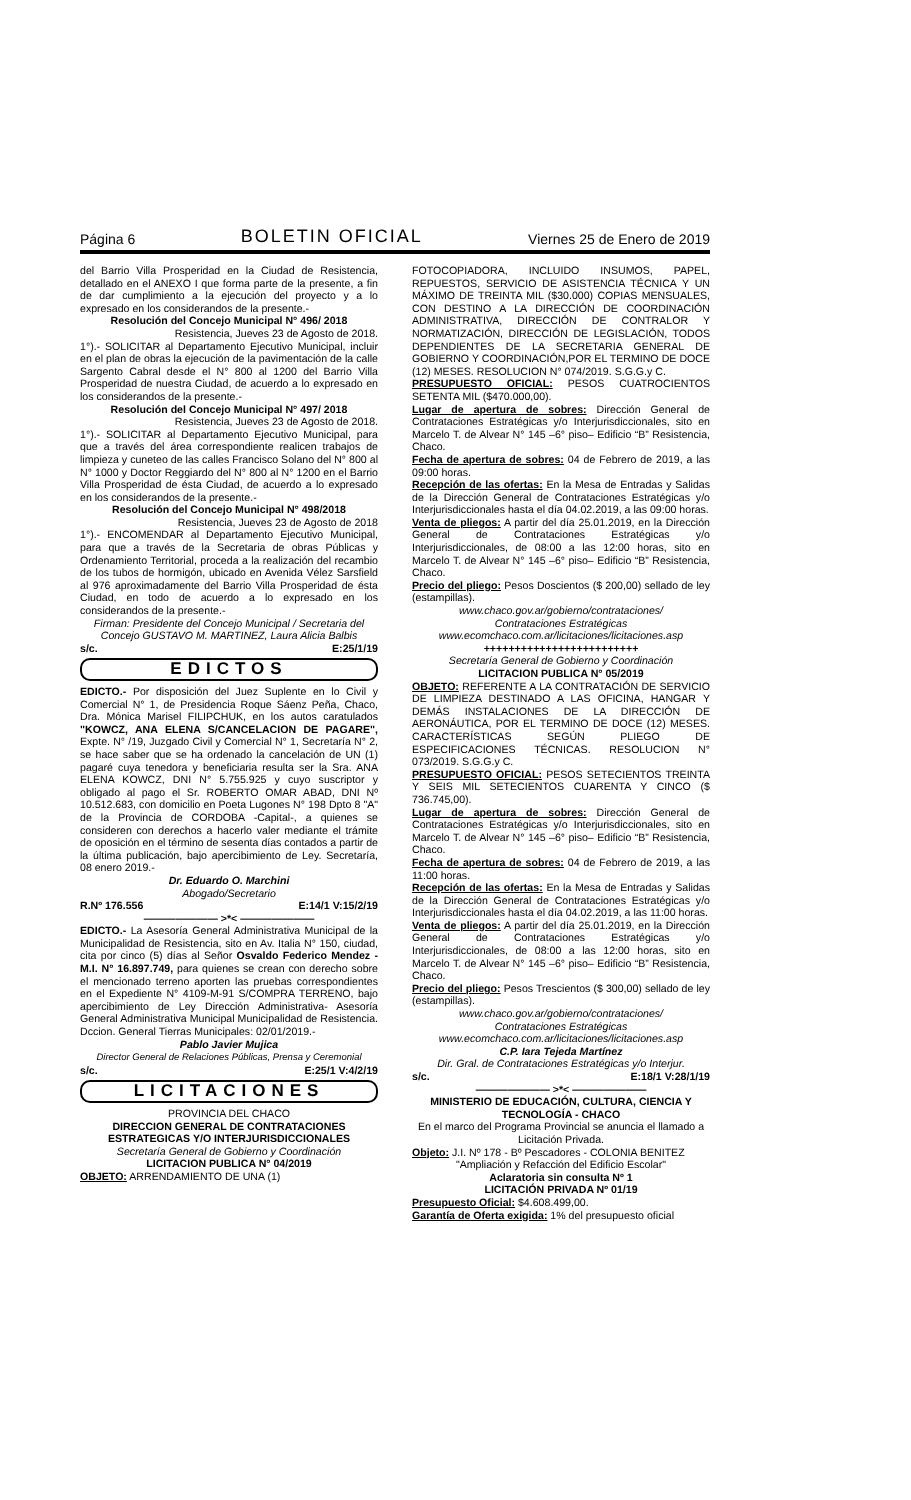Página 6 BOLETIN OFICIAL Viernes 25 de Enero de 2019
del Barrio Villa Prosperidad en la Ciudad de Resistencia, detallado en el ANEXO I que forma parte de la presente, a fin de dar cumplimiento a la ejecución del proyecto y a lo expresado en los considerandos de la presente.-
Resolución del Concejo Municipal N° 496/ 2018
Resistencia, Jueves 23 de Agosto de 2018.
1°).- SOLICITAR al Departamento Ejecutivo Municipal, incluir en el plan de obras la ejecución de la pavimentación de la calle Sargento Cabral desde el N° 800 al 1200 del Barrio Villa Prosperidad de nuestra Ciudad, de acuerdo a lo expresado en los considerandos de la presente.-
Resolución del Concejo Municipal N° 497/ 2018
Resistencia, Jueves 23 de Agosto de 2018.
1°).- SOLICITAR al Departamento Ejecutivo Municipal, para que a través del área correspondiente realicen trabajos de limpieza y cuneteo de las calles Francisco Solano del N° 800 al N° 1000 y Doctor Reggiardo del N° 800 al N° 1200 en el Barrio Villa Prosperidad de ésta Ciudad, de acuerdo a lo expresado en los considerandos de la presente.-
Resolución del Concejo Municipal N° 498/2018
Resistencia, Jueves 23 de Agosto de 2018
1°).- ENCOMENDAR al Departamento Ejecutivo Municipal, para que a través de la Secretaria de obras Públicas y Ordenamiento Territorial, proceda a la realización del recambio de los tubos de hormigón, ubicado en Avenida Vélez Sarsfield al 976 aproximadamente del Barrio Villa Prosperidad de ésta Ciudad, en todo de acuerdo a lo expresado en los considerandos de la presente.-
Firman: Presidente del Concejo Municipal / Secretaria del Concejo GUSTAVO M. MARTINEZ, Laura Alicia Balbis
s/c. E:25/1/19
EDICTOS
EDICTO.- Por disposición del Juez Suplente en lo Civil y Comercial N° 1, de Presidencia Roque Sáenz Peña, Chaco, Dra. Mónica Marisel FILIPCHUK, en los autos caratulados "KOWCZ, ANA ELENA S/CANCELACION DE PAGARE", Expte. N° /19, Juzgado Civil y Comercial N° 1, Secretaría N° 2, se hace saber que se ha ordenado la cancelación de UN (1) pagaré cuya tenedora y beneficiaria resulta ser la Sra. ANA ELENA KOWCZ, DNI N° 5.755.925 y cuyo suscriptor y obligado al pago el Sr. ROBERTO OMAR ABAD, DNI Nº 10.512.683, con domicilio en Poeta Lugones N° 198 Dpto 8 "A" de la Provincia de CORDOBA -Capital-, a quienes se consideren con derechos a hacerlo valer mediante el trámite de oposición en el término de sesenta días contados a partir de la última publicación, bajo apercibimiento de Ley. Secretaría, 08 enero 2019.-
Dr. Eduardo O. Marchini
Abogado/Secretario
R.Nº 176.556 E:14/1 V:15/2/19
——————— >*< ———————
EDICTO.- La Asesoría General Administrativa Municipal de la Municipalidad de Resistencia, sito en Av. Italia N° 150, ciudad, cita por cinco (5) días al Señor Osvaldo Federico Mendez - M.I. N° 16.897.749, para quienes se crean con derecho sobre el mencionado terreno aporten las pruebas correspondientes en el Expediente N° 4109-M-91 S/COMPRA TERRENO, bajo apercibimiento de Ley Dirección Administrativa- Asesoría General Administrativa Municipal Municipalidad de Resistencia. Dccion. General Tierras Municipales: 02/01/2019.-
Pablo Javier Mujica
Director General de Relaciones Públicas, Prensa y Ceremonial
s/c. E:25/1 V:4/2/19
LICITACIONES
PROVINCIA DEL CHACO
DIRECCION GENERAL DE CONTRATACIONES ESTRATEGICAS Y/O INTERJURISDICCIONALES
Secretaría General de Gobierno y Coordinación
LICITACION PUBLICA N° 04/2019
OBJETO: ARRENDAMIENTO DE UNA (1)
FOTOCOPIADORA, INCLUIDO INSUMOS, PAPEL, REPUESTOS, SERVICIO DE ASISTENCIA TÉCNICA Y UN MÁXIMO DE TREINTA MIL ($30.000) COPIAS MENSUALES, CON DESTINO A LA DIRECCIÓN DE COORDINACIÓN ADMINISTRATIVA, DIRECCIÓN DE CONTRALOR Y NORMATIZACIÓN, DIRECCIÓN DE LEGISLACIÓN, TODOS DEPENDIENTES DE LA SECRETARIA GENERAL DE GOBIERNO Y COORDINACIÓN,POR EL TERMINO DE DOCE (12) MESES. RESOLUCION N° 074/2019. S.G.G.y C.
PRESUPUESTO OFICIAL: PESOS CUATROCIENTOS SETENTA MIL ($470.000,00).
Lugar de apertura de sobres: Dirección General de Contrataciones Estratégicas y/o Interjurisdiccionales, sito en Marcelo T. de Alvear N° 145 –6° piso– Edificio “B” Resistencia, Chaco.
Fecha de apertura de sobres: 04 de Febrero de 2019, a las 09:00 horas.
Recepción de las ofertas: En la Mesa de Entradas y Salidas de la Dirección General de Contrataciones Estratégicas y/o Interjurisdiccionales hasta el día 04.02.2019, a las 09:00 horas.
Venta de pliegos: A partir del día 25.01.2019, en la Dirección General de Contrataciones Estratégicas y/o Interjurisdiccionales, de 08:00 a las 12:00 horas, sito en Marcelo T. de Alvear N° 145 –6° piso– Edificio “B” Resistencia, Chaco.
Precio del pliego: Pesos Doscientos ($ 200,00) sellado de ley (estampillas).
www.chaco.gov.ar/gobierno/contrataciones/
Contrataciones Estratégicas
www.ecomchaco.com.ar/licitaciones/licitaciones.asp
+++++++++++++++++++++++++
Secretaría General de Gobierno y Coordinación
LICITACION PUBLICA N° 05/2019
OBJETO: REFERENTE A LA CONTRATACIÓN DE SERVICIO DE LIMPIEZA DESTINADO A LAS OFICINA, HANGAR Y DEMÁS INSTALACIONES DE LA DIRECCIÓN DE AERONÁUTICA, POR EL TERMINO DE DOCE (12) MESES. CARACTERÍSTICAS SEGÚN PLIEGO DE ESPECIFICACIONES TÉCNICAS. RESOLUCION N° 073/2019. S.G.G.y C.
PRESUPUESTO OFICIAL: PESOS SETECIENTOS TREINTA Y SEIS MIL SETECIENTOS CUARENTA Y CINCO ($ 736.745,00).
Lugar de apertura de sobres: Dirección General de Contrataciones Estratégicas y/o Interjurisdiccionales, sito en Marcelo T. de Alvear N° 145 –6° piso– Edificio “B” Resistencia, Chaco.
Fecha de apertura de sobres: 04 de Febrero de 2019, a las 11:00 horas.
Recepción de las ofertas: En la Mesa de Entradas y Salidas de la Dirección General de Contrataciones Estratégicas y/o Interjurisdiccionales hasta el día 04.02.2019, a las 11:00 horas.
Venta de pliegos: A partir del día 25.01.2019, en la Dirección General de Contrataciones Estratégicas y/o Interjurisdiccionales, de 08:00 a las 12:00 horas, sito en Marcelo T. de Alvear N° 145 –6° piso– Edificio “B” Resistencia, Chaco.
Precio del pliego: Pesos Trescientos ($ 300,00) sellado de ley (estampillas).
www.chaco.gov.ar/gobierno/contrataciones/
Contrataciones Estratégicas
www.ecomchaco.com.ar/licitaciones/licitaciones.asp
C.P. Iara Tejeda Martínez
Dir. Gral. de Contrataciones Estratégicas y/o Interjur.
s/c. E:18/1 V:28/1/19
——————— >*< ———————
MINISTERIO DE EDUCACIÓN, CULTURA, CIENCIA Y TECNOLOGÍA - CHACO
En el marco del Programa Provincial se anuncia el llamado a Licitación Privada.
Objeto: J.I. Nº 178 - Bº Pescadores - COLONIA BENITEZ
"Ampliación y Refacción del Edificio Escolar"
Aclaratoria sin consulta Nº 1
LICITACIÓN PRIVADA Nº 01/19
Presupuesto Oficial: $4.608.499,00.
Garantía de Oferta exigida: 1% del presupuesto oficial